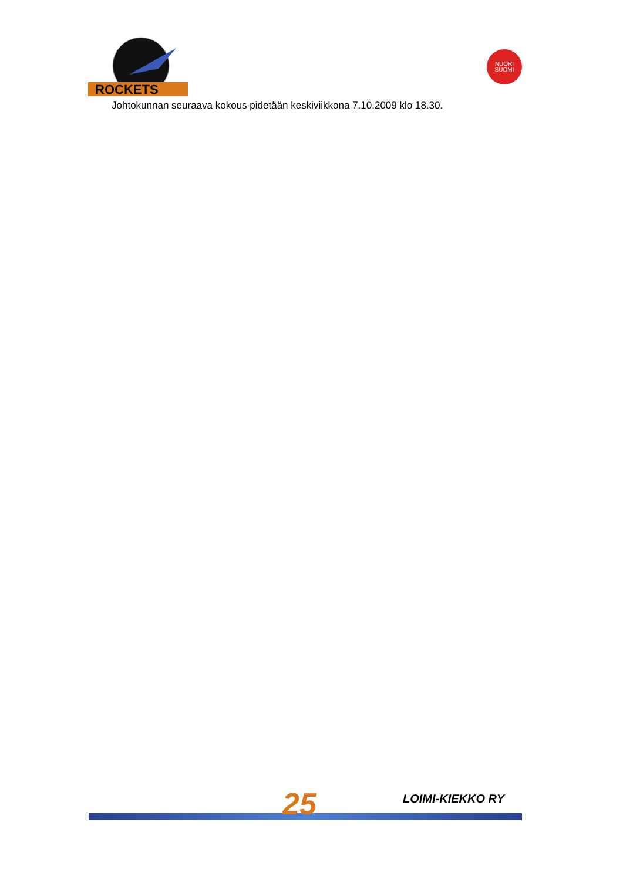ROCKETS
NUORI
SUOMI
Johtokunnan seuraava kokous pidetään keskiviikkona 7.10.2009 klo 18.30.
25 LOIMI-KIEKKO RY